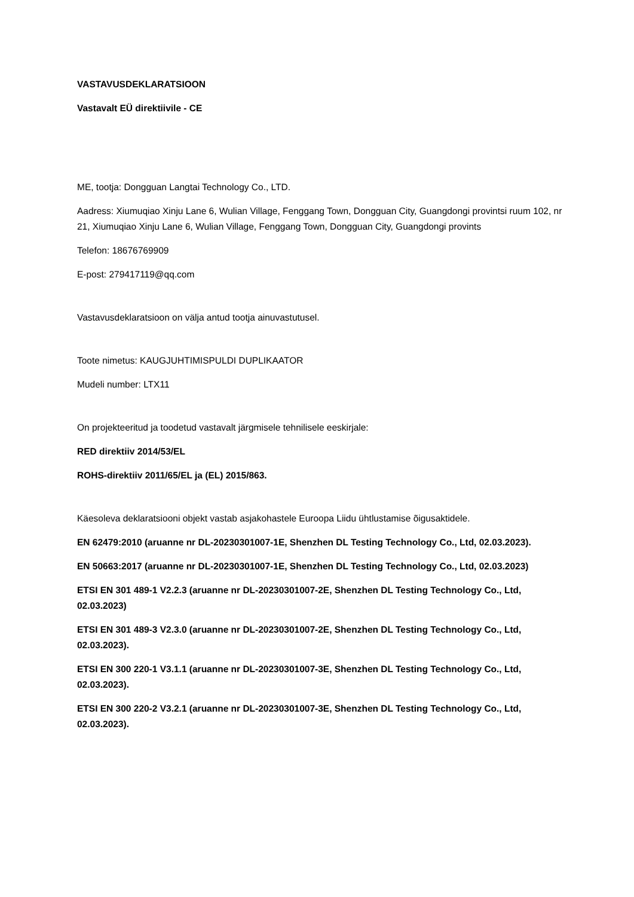VASTAVUSDEKLARATSIOON
Vastavalt EÜ direktiivile - CE
ME, tootja: Dongguan Langtai Technology Co., LTD.
Aadress: Xiumuqiao Xinju Lane 6, Wulian Village, Fenggang Town, Dongguan City, Guangdongi provintsi ruum 102, nr 21, Xiumuqiao Xinju Lane 6, Wulian Village, Fenggang Town, Dongguan City, Guangdongi provints
Telefon: 18676769909
E-post: 279417119@qq.com
Vastavusdeklaratsioon on välja antud tootja ainuvastutusel.
Toote nimetus: KAUGJUHTIMISPULDI DUPLIKAATOR
Mudeli number: LTX11
On projekteeritud ja toodetud vastavalt järgmisele tehnilisele eeskirjale:
RED direktiiv 2014/53/EL
ROHS-direktiiv 2011/65/EL ja (EL) 2015/863.
Käesoleva deklaratsiooni objekt vastab asjakohastele Euroopa Liidu ühtlustamise õigusaktidele.
EN 62479:2010 (aruanne nr DL-20230301007-1E, Shenzhen DL Testing Technology Co., Ltd, 02.03.2023).
EN 50663:2017 (aruanne nr DL-20230301007-1E, Shenzhen DL Testing Technology Co., Ltd, 02.03.2023)
ETSI EN 301 489-1 V2.2.3 (aruanne nr DL-20230301007-2E, Shenzhen DL Testing Technology Co., Ltd, 02.03.2023)
ETSI EN 301 489-3 V2.3.0 (aruanne nr DL-20230301007-2E, Shenzhen DL Testing Technology Co., Ltd, 02.03.2023).
ETSI EN 300 220-1 V3.1.1 (aruanne nr DL-20230301007-3E, Shenzhen DL Testing Technology Co., Ltd, 02.03.2023).
ETSI EN 300 220-2 V3.2.1 (aruanne nr DL-20230301007-3E, Shenzhen DL Testing Technology Co., Ltd, 02.03.2023).